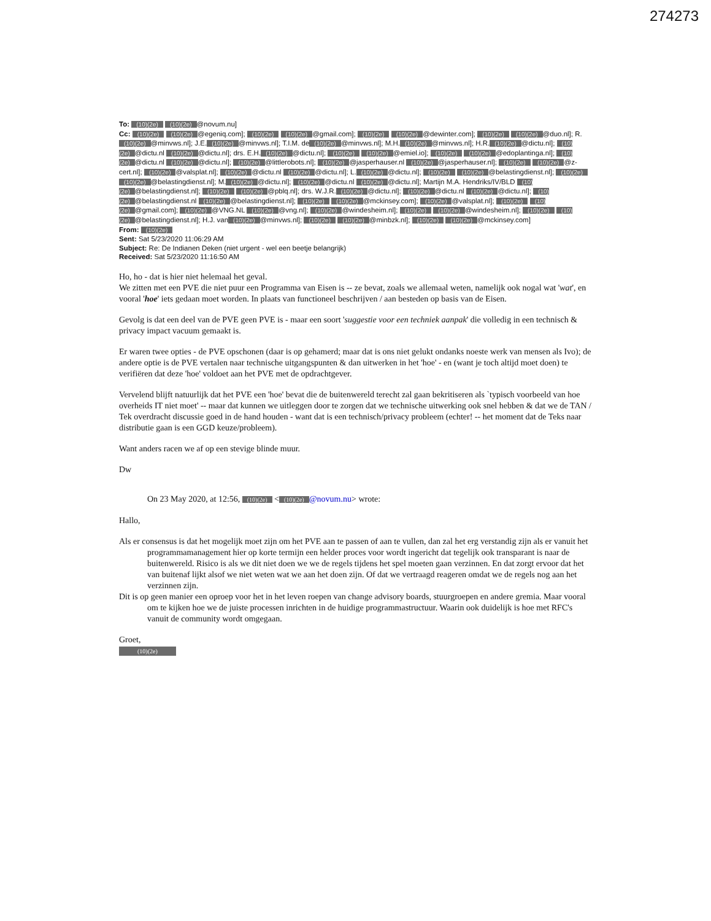274273
To: (10)(2e) (10)(2e) @novum.nu]
Cc: (10)(2e) (10)(2e) @egeniq.com]; (10)(2e) (10)(2e) @gmail.com]; (10)(2e) (10)(2e) @dewinter.com]; (10)(2e) (10)(2e) @duo.nl]; R. (10)(2e) @minvws.nl]; J.E. (10)(2e) @minvws.nl]; T.I.M. de (10)(2e) @minvws.nl]; M.H. (10)(2e) @minvws.nl]; H.R. (10)(2e) @dictu.nl]; (10)(2e) @dictu.nl (10)(2e) @dictu.nl]; drs. E.H. (10)(2e) @dictu.nl]; (10)(2e) (10)(2e) @emiel.io]; (10)(2e) (10)(2e) @edoplantinga.nl]; (10)(2e) @dictu.nl (10)(2e) @dictu.nl]; (10)(2e) @littlerobots.nl]; (10)(2e) @jasperhauser.nl (10)(2e) @jasperhauser.nl]; (10)(2e) (10)(2e) @z-cert.nl]; (10)(2e) @valsplat.nl]; (10)(2e) @dictu.nl (10)(2e) @dictu.nl]; L. (10)(2e) @dictu.nl]; (10)(2e) (10)(2e) @belastingdienst.nl]; (10)(2e) (10)(2e) @belastingdienst.nl]; M. (10)(2e) @dictu.nl]; (10)(2e) @dictu.nl (10)(2e) @dictu.nl]; Martijn M.A. Hendriks/IV/BLD (10)(2e) @belastingdienst.nl]; (10)(2e) (10)(2e) @pblq.nl]; drs. W.J.R. (10)(2e) @dictu.nl]; (10)(2e) @dictu.nl (10)(2e) @dictu.nl]; (10)(2e) @belastingdienst.nl (10)(2e) @belastingdienst.nl]; (10)(2e) (10)(2e) @mckinsey.com]; (10)(2e) @valsplat.nl]; (10)(2e) (10)(2e) @gmail.com]; (10)(2e) @VNG.NL (10)(2e) @vng.nl]; (10)(2e) @windesheim.nl]; (10)(2e) (10)(2e) @windesheim.nl]; (10)(2e) (10)(2e) @belastingdienst.nl]; H.J. van (10)(2e) @minvws.nl]; (10)(2e) (10)(2e) @minbzk.nl]; (10)(2e) (10)(2e) @mckinsey.com]
From: (10)(2e)
Sent: Sat 5/23/2020 11:06:29 AM
Subject: Re: De Indianen Deken (niet urgent - wel een beetje belangrijk)
Received: Sat 5/23/2020 11:16:50 AM
Ho, ho - dat is hier niet helemaal het geval.
We zitten met een PVE die niet puur een Programma van Eisen is -- ze bevat, zoals we allemaal weten, namelijk ook nogal wat 'wat', en vooral 'hoe' iets gedaan moet worden. In plaats van functioneel beschrijven / aan besteden op basis van de Eisen.
Gevolg is dat een deel van de PVE geen PVE is - maar een soort 'suggestie voor een techniek aanpak' die volledig in een technisch & privacy impact vacuum gemaakt is.
Er waren twee opties - de PVE opschonen (daar is op gehamerd; maar dat is ons niet gelukt ondanks noeste werk van mensen als Ivo); de andere optie is de PVE vertalen naar technische uitgangspunten & dan uitwerken in het 'hoe' - en (want je toch altijd moet doen) te verifiëren dat deze 'hoe' voldoet aan het PVE met de opdrachtgever.
Vervelend blijft natuurlijk dat het PVE een 'hoe' bevat die de buitenwereld terecht zal gaan bekritiseren als `typisch voorbeeld van hoe overheids IT niet moet' -- maar dat kunnen we uitleggen door te zorgen dat we technische uitwerking ook snel hebben & dat we de TAN / Tek overdracht discussie goed in de hand houden - want dat is een technisch/privacy probleem (echter! -- het moment dat de Teks naar distributie gaan is een GGD keuze/probleem).
Want anders racen we af op een stevige blinde muur.
Dw
On 23 May 2020, at 12:56, (10)(2e) < (10)(2e) @novum.nu> wrote:
Hallo,
Als er consensus is dat het mogelijk moet zijn om het PVE aan te passen of aan te vullen, dan zal het erg verstandig zijn als er vanuit het programmamanagement hier op korte termijn een helder proces voor wordt ingericht dat tegelijk ook transparant is naar de buitenwereld. Risico is als we dit niet doen we we de regels tijdens het spel moeten gaan verzinnen. En dat zorgt ervoor dat het van buitenaf lijkt alsof we niet weten wat we aan het doen zijn. Of dat we vertraagd reageren omdat we de regels nog aan het verzinnen zijn.
Dit is op geen manier een oproep voor het in het leven roepen van change advisory boards, stuurgroepen en andere gremia. Maar vooral om te kijken hoe we de juiste processen inrichten in de huidige programmastructuur. Waarin ook duidelijk is hoe met RFC's vanuit de community wordt omgegaan.
Groet,
(10)(2e)